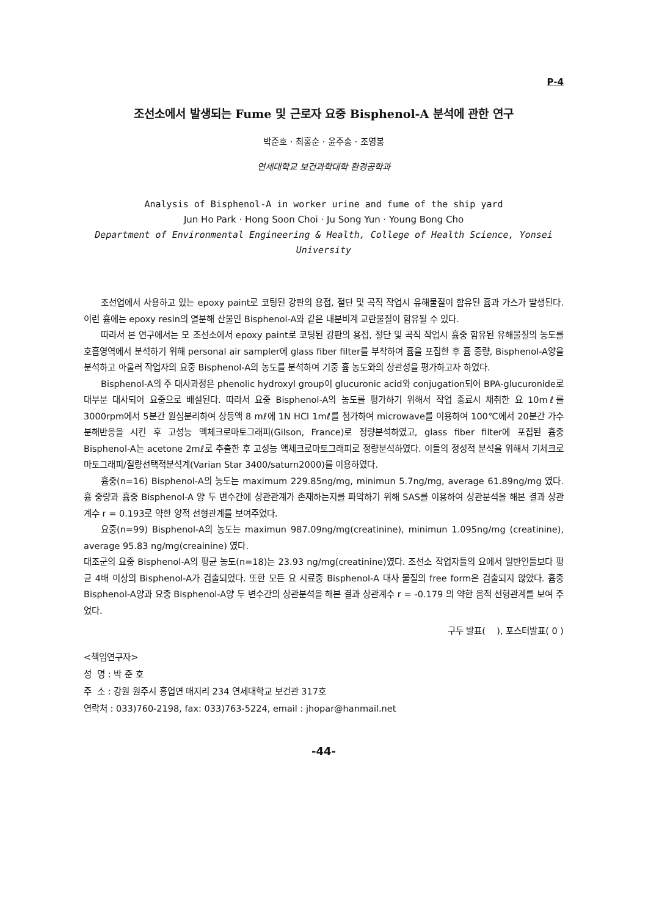P-4
조선소에서 발생되는 Fume 및 근로자 요중 Bisphenol-A 분석에 관한 연구
박준호 · 최홍순 · 윤주송 · 조영봉
연세대학교 보건과학대학 환경공학과
Analysis of Bisphenol-A in worker urine and fume of the ship yard
Jun Ho Park · Hong Soon Choi · Ju Song Yun · Young Bong Cho
Department of Environmental Engineering & Health, College of Health Science, Yonsei University
조선업에서 사용하고 있는 epoxy paint로 코팅된 강판의 용접, 절단 및 곡직 작업시 유해물질이 함유된 흄과 가스가 발생된다. 이런 흄에는 epoxy resin의 열분해 산물인 Bisphenol-A와 같은 내분비계 교란물질이 함유될 수 있다.
따라서 본 연구에서는 모 조선소에서 epoxy paint로 코팅된 강판의 용접, 절단 및 곡직 작업시 흄중 함유된 유해물질의 농도를 호흡영역에서 분석하기 위해 personal air sampler에 glass fiber filter를 부착하여 흄을 포집한 후 흄 중량, Bisphenol-A양을 분석하고 아울러 작업자의 요중 Bisphenol-A의 농도를 분석하여 기중 흄 농도와의 상관성을 평가하고자 하였다.
Bisphenol-A의 주 대사과정은 phenolic hydroxyl group이 glucuronic acid와 conjugation되어 BPA-glucuronide로 대부분 대사되어 요중으로 배설된다. 따라서 요중 Bisphenol-A의 농도를 평가하기 위해서 작업 종료시 채취한 요 10mℓ를 3000rpm에서 5분간 원심분리하여 상등액 8 mℓ에 1N HCl 1mℓ를 첨가하여 microwave를 이용하여 100℃에서 20분간 가수분해반응을 시킨 후 고성능 액체크로마토그래피(Gilson, France)로 정량분석하였고, glass fiber filter에 포집된 흄중 Bisphenol-A는 acetone 2mℓ로 추출한 후 고성능 액체크로마토그래피로 정량분석하였다. 이들의 정성적 분석을 위해서 기체크로마토그래피/질량선택적분석계(Varian Star 3400/saturn2000)를 이용하였다.
흄중(n=16) Bisphenol-A의 농도는 maximum 229.85ng/mg, minimun 5.7ng/mg, average 61.89ng/mg 였다. 흄 중량과 흄중 Bisphenol-A 양 두 변수간에 상관관계가 존재하는지를 파악하기 위해 SAS를 이용하여 상관분석을 해본 결과 상관계수 r = 0.193로 약한 양적 선형관계를 보여주었다.
요중(n=99) Bisphenol-A의 농도는 maximun 987.09ng/mg(creatinine), minimun 1.095ng/mg (creatinine), average 95.83 ng/mg(creainine) 였다.
대조군의 요중 Bisphenol-A의 평균 농도(n=18)는 23.93 ng/mg(creatinine)였다. 조선소 작업자들의 요에서 일반인들보다 평균 4배 이상의 Bisphenol-A가 검출되었다. 또한 모든 요 시료중 Bisphenol-A 대사 물질의 free form은 검출되지 않았다. 흄중 Bisphenol-A양과 요중 Bisphenol-A양 두 변수간의 상관분석을 해본 결과 상관계수 r = -0.179 의 약한 음적 선형관계를 보여 주었다.
구두 발표( ), 포스터발표( 0 )
<책임연구자>
성 명 : 박 준 호
주 소 : 강원 원주시 흥업면 매지리 234 연세대학교 보건관 317호
연락처 : 033)760-2198, fax: 033)763-5224, email : jhopar@hanmail.net
-44-